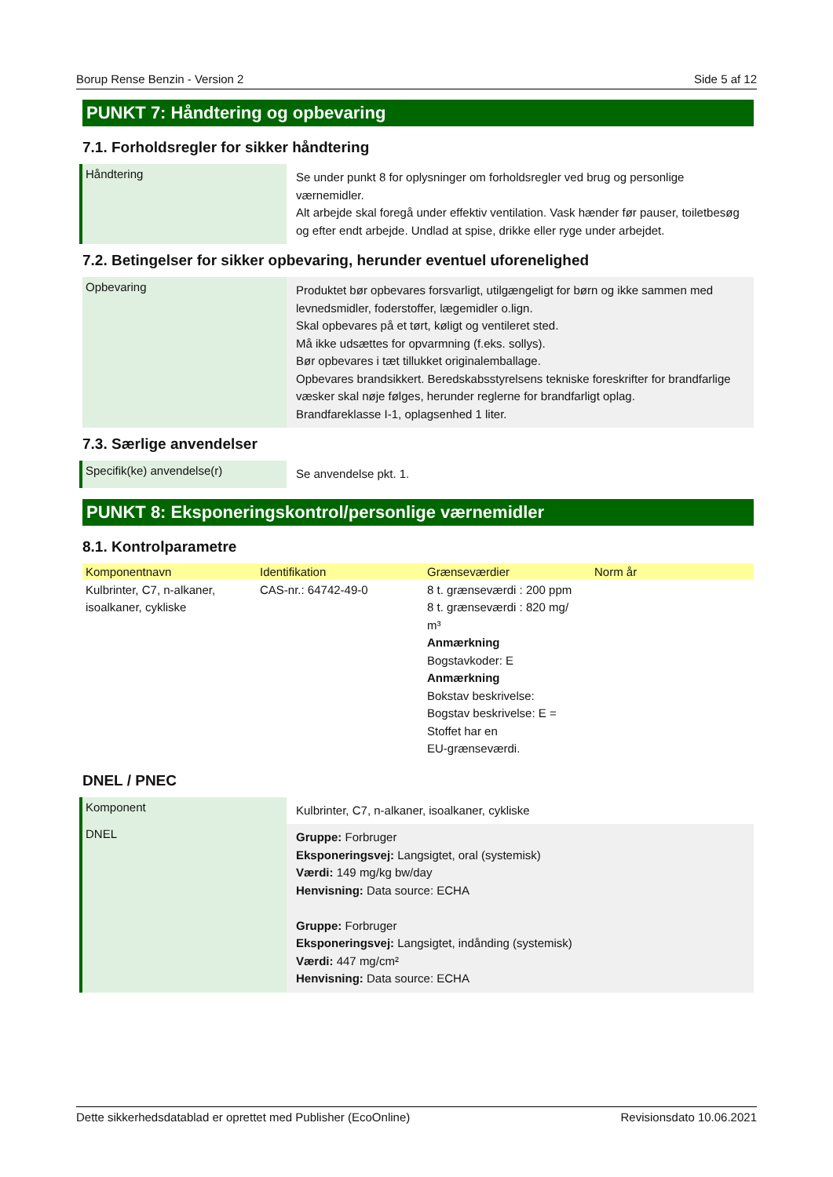Borup Rense Benzin - Version 2 Side 5 af 12
PUNKT 7: Håndtering og opbevaring
7.1. Forholdsregler for sikker håndtering
Håndtering
Se under punkt 8 for oplysninger om forholdsregler ved brug og personlige værnemidler.
Alt arbejde skal foregå under effektiv ventilation. Vask hænder før pauser, toiletbesøg og efter endt arbejde. Undlad at spise, drikke eller ryge under arbejdet.
7.2. Betingelser for sikker opbevaring, herunder eventuel uforenelighed
Opbevaring
Produktet bør opbevares forsvarligt, utilgængeligt for børn og ikke sammen med levnedsmidler, foderstoffer, lægemidler o.lign.
Skal opbevares på et tørt, køligt og ventileret sted.
Må ikke udsættes for opvarmning (f.eks. sollys).
Bør opbevares i tæt tillukket originalemballage.
Opbevares brandsikkert. Beredskabsstyrelsens tekniske foreskrifter for brandfarlige væsker skal nøje følges, herunder reglerne for brandfarligt oplag.
Brandfareklasse I-1, oplagsenhed 1 liter.
7.3. Særlige anvendelser
Specifik(ke) anvendelse(r)
Se anvendelse pkt. 1.
PUNKT 8: Eksponeringskontrol/personlige værnemidler
8.1. Kontrolparametre
| Komponentnavn | Identifikation | Grænseværdier | Norm år |
| --- | --- | --- | --- |
| Kulbrinter, C7, n-alkaner, isoalkaner, cykliske | CAS-nr.: 64742-49-0 | 8 t. grænseværdi : 200 ppm 8 t. grænseværdi : 820 mg/ m³ Anmærkning Bogstavkoder: E Anmærkning Bokstav beskrivelse: Bogstav beskrivelse: E = Stoffet har en EU-grænseværdi. | |
DNEL / PNEC
Komponent
Kulbrinter, C7, n-alkaner, isoalkaner, cykliske
DNEL
Gruppe: Forbruger
Eksponeringsvej: Langsigtet, oral (systemisk)
Værdi: 149 mg/kg bw/day
Henvisning: Data source: ECHA
Gruppe: Forbruger
Eksponeringsvej: Langsigtet, indånding (systemisk)
Værdi: 447 mg/cm²
Henvisning: Data source: ECHA
Dette sikkerhedsdatablad er oprettet med Publisher (EcoOnline) Revisionsdato 10.06.2021